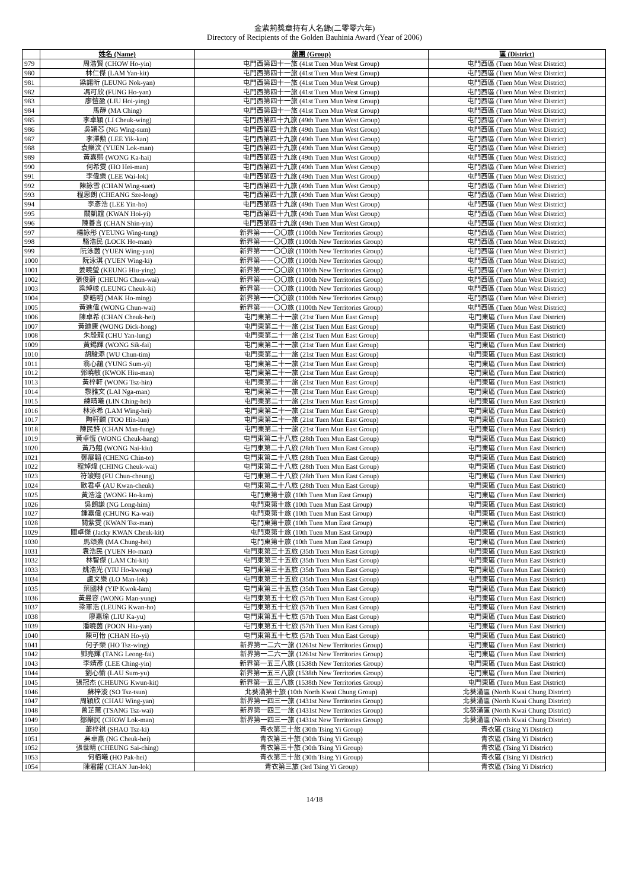金紫荊獎章持有人名錄(二零零六年)
Directory of Recipients of the Golden Bauhinia Award (Year of 2006)
| | 姓名 (Name) | 旅團 (Group) | 區 (District) |
| --- | --- | --- | --- |
| 979 | 周浩賢 (CHOW Ho-yin) | 屯門西第四十一旅 (41st Tuen Mun West Group) | 屯門西區 (Tuen Mun West District) |
| 980 | 林仁傑 (LAM Yan-kit) | 屯門西第四十一旅 (41st Tuen Mun West Group) | 屯門西區 (Tuen Mun West District) |
| 981 | 梁諾昕 (LEUNG Nok-yan) | 屯門西第四十一旅 (41st Tuen Mun West Group) | 屯門西區 (Tuen Mun West District) |
| 982 | 馮可欣 (FUNG Ho-yan) | 屯門西第四十一旅 (41st Tuen Mun West Group) | 屯門西區 (Tuen Mun West District) |
| 983 | 廖愷盈 (LIU Hoi-ying) | 屯門西第四十一旅 (41st Tuen Mun West Group) | 屯門西區 (Tuen Mun West District) |
| 984 | 馬靜 (MA Ching) | 屯門西第四十一旅 (41st Tuen Mun West Group) | 屯門西區 (Tuen Mun West District) |
| 985 | 李卓穎 (LI Cheuk-wing) | 屯門西第四十九旅 (49th Tuen Mun West Group) | 屯門西區 (Tuen Mun West District) |
| 986 | 吳穎芯 (NG Wing-sum) | 屯門西第四十九旅 (49th Tuen Mun West Group) | 屯門西區 (Tuen Mun West District) |
| 987 | 李澤勲 (LEE Yik-kan) | 屯門西第四十九旅 (49th Tuen Mun West Group) | 屯門西區 (Tuen Mun West District) |
| 988 | 袁樂汶 (YUEN Lok-man) | 屯門西第四十九旅 (49th Tuen Mun West Group) | 屯門西區 (Tuen Mun West District) |
| 989 | 黃嘉熙 (WONG Ka-hai) | 屯門西第四十九旅 (49th Tuen Mun West Group) | 屯門西區 (Tuen Mun West District) |
| 990 | 何希雯 (HO Hei-man) | 屯門西第四十九旅 (49th Tuen Mun West Group) | 屯門西區 (Tuen Mun West District) |
| 991 | 李偉樂 (LEE Wai-lok) | 屯門西第四十九旅 (49th Tuen Mun West Group) | 屯門西區 (Tuen Mun West District) |
| 992 | 陳詠雪 (CHAN Wing-suet) | 屯門西第四十九旅 (49th Tuen Mun West Group) | 屯門西區 (Tuen Mun West District) |
| 993 | 程思朗 (CHEANG Sze-long) | 屯門西第四十九旅 (49th Tuen Mun West Group) | 屯門西區 (Tuen Mun West District) |
| 994 | 李彥浩 (LEE Yin-ho) | 屯門西第四十九旅 (49th Tuen Mun West Group) | 屯門西區 (Tuen Mun West District) |
| 995 | 關凱誼 (KWAN Hoi-yi) | 屯門西第四十九旅 (49th Tuen Mun West Group) | 屯門西區 (Tuen Mun West District) |
| 996 | 陳善言 (CHAN Shin-yin) | 屯門西第四十九旅 (49th Tuen Mun West Group) | 屯門西區 (Tuen Mun West District) |
| 997 | 楊詠彤 (YEUNG Wing-tung) | 新界第一一〇〇旅 (1100th New Territories Group) | 屯門西區 (Tuen Mun West District) |
| 998 | 駱浩民 (LOCK Ho-man) | 新界第一一〇〇旅 (1100th New Territories Group) | 屯門西區 (Tuen Mun West District) |
| 999 | 阮泳茵 (YUEN Wing-yan) | 新界第一一〇〇旅 (1100th New Territories Group) | 屯門西區 (Tuen Mun West District) |
| 1000 | 阮泳淇 (YUEN Wing-ki) | 新界第一一〇〇旅 (1100th New Territories Group) | 屯門西區 (Tuen Mun West District) |
| 1001 | 姜曉瑩 (KEUNG Hiu-ying) | 新界第一一〇〇旅 (1100th New Territories Group) | 屯門西區 (Tuen Mun West District) |
| 1002 | 張俊蔚 (CHEUNG Chun-wai) | 新界第一一〇〇旅 (1100th New Territories Group) | 屯門西區 (Tuen Mun West District) |
| 1003 | 梁焯岐 (LEUNG Cheuk-ki) | 新界第一一〇〇旅 (1100th New Territories Group) | 屯門西區 (Tuen Mun West District) |
| 1004 | 麥皓明 (MAK Ho-ming) | 新界第一一〇〇旅 (1100th New Territories Group) | 屯門西區 (Tuen Mun West District) |
| 1005 | 黃進偉 (WONG Chun-wai) | 新界第一一〇〇旅 (1100th New Territories Group) | 屯門西區 (Tuen Mun West District) |
| 1006 | 陳卓希 (CHAN Cheuk-hei) | 屯門東第二十一旅 (21st Tuen Mun East Group) | 屯門東區 (Tuen Mun East District) |
| 1007 | 黃廸康 (WONG Dick-hong) | 屯門東第二十一旅 (21st Tuen Mun East Group) | 屯門東區 (Tuen Mun East District) |
| 1008 | 朱殷龍 (CHU Yan-lung) | 屯門東第二十一旅 (21st Tuen Mun East Group) | 屯門東區 (Tuen Mun East District) |
| 1009 | 黃錫輝 (WONG Sik-fai) | 屯門東第二十一旅 (21st Tuen Mun East Group) | 屯門東區 (Tuen Mun East District) |
| 1010 | 胡駿添 (WU Chun-tim) | 屯門東第二十一旅 (21st Tuen Mun East Group) | 屯門東區 (Tuen Mun East District) |
| 1011 | 翁心誼 (YUNG Sum-yi) | 屯門東第二十一旅 (21st Tuen Mun East Group) | 屯門東區 (Tuen Mun East District) |
| 1012 | 郭曉敏 (KWOK Hiu-man) | 屯門東第二十一旅 (21st Tuen Mun East Group) | 屯門東區 (Tuen Mun East District) |
| 1013 | 黃梓軒 (WONG Tsz-hin) | 屯門東第二十一旅 (21st Tuen Mun East Group) | 屯門東區 (Tuen Mun East District) |
| 1014 | 黎雅文 (LAI Nga-man) | 屯門東第二十一旅 (21st Tuen Mun East Group) | 屯門東區 (Tuen Mun East District) |
| 1015 | 練晴曦 (LIN Ching-hei) | 屯門東第二十一旅 (21st Tuen Mun East Group) | 屯門東區 (Tuen Mun East District) |
| 1016 | 林泳希 (LAM Wing-hei) | 屯門東第二十一旅 (21st Tuen Mun East Group) | 屯門東區 (Tuen Mun East District) |
| 1017 | 陶軒麟 (TOO Hin-lun) | 屯門東第二十一旅 (21st Tuen Mun East Group) | 屯門東區 (Tuen Mun East District) |
| 1018 | 陳民鋒 (CHAN Man-fung) | 屯門東第二十一旅 (21st Tuen Mun East Group) | 屯門東區 (Tuen Mun East District) |
| 1019 | 黃卓恆 (WONG Cheuk-hang) | 屯門東第二十八旅 (28th Tuen Mun East Group) | 屯門東區 (Tuen Mun East District) |
| 1020 | 黃乃翹 (WONG Nai-kiu) | 屯門東第二十八旅 (28th Tuen Mun East Group) | 屯門東區 (Tuen Mun East District) |
| 1021 | 鄭展韜 (CHENG Chin-to) | 屯門東第二十八旅 (28th Tuen Mun East Group) | 屯門東區 (Tuen Mun East District) |
| 1022 | 程焯煒 (CHING Cheuk-wai) | 屯門東第二十八旅 (28th Tuen Mun East Group) | 屯門東區 (Tuen Mun East District) |
| 1023 | 符竣翔 (FU Chun-cheung) | 屯門東第二十八旅 (28th Tuen Mun East Group) | 屯門東區 (Tuen Mun East District) |
| 1024 | 歐君卓 (AU Kwan-cheuk) | 屯門東第二十八旅 (28th Tuen Mun East Group) | 屯門東區 (Tuen Mun East District) |
| 1025 | 黃浩淦 (WONG Ho-kam) | 屯門東第十旅 (10th Tuen Mun East Group) | 屯門東區 (Tuen Mun East District) |
| 1026 | 吳朗謙 (NG Long-him) | 屯門東第十旅 (10th Tuen Mun East Group) | 屯門東區 (Tuen Mun East District) |
| 1027 | 鍾嘉偉 (CHUNG Ka-wai) | 屯門東第十旅 (10th Tuen Mun East Group) | 屯門東區 (Tuen Mun East District) |
| 1028 | 關紫雯 (KWAN Tsz-man) | 屯門東第十旅 (10th Tuen Mun East Group) | 屯門東區 (Tuen Mun East District) |
| 1029 | 關卓傑 (Jacky KWAN Cheuk-kit) | 屯門東第十旅 (10th Tuen Mun East Group) | 屯門東區 (Tuen Mun East District) |
| 1030 | 馬頌熹 (MA Chung-hei) | 屯門東第十旅 (10th Tuen Mun East Group) | 屯門東區 (Tuen Mun East District) |
| 1031 | 袁浩民 (YUEN Ho-man) | 屯門東第三十五旅 (35th Tuen Mun East Group) | 屯門東區 (Tuen Mun East District) |
| 1032 | 林智傑 (LAM Chi-kit) | 屯門東第三十五旅 (35th Tuen Mun East Group) | 屯門東區 (Tuen Mun East District) |
| 1033 | 姚浩光 (YIU Ho-kwong) | 屯門東第三十五旅 (35th Tuen Mun East Group) | 屯門東區 (Tuen Mun East District) |
| 1034 | 盧文樂 (LO Man-lok) | 屯門東第三十五旅 (35th Tuen Mun East Group) | 屯門東區 (Tuen Mun East District) |
| 1035 | 葉國林 (YIP Kwok-lam) | 屯門東第三十五旅 (35th Tuen Mun East Group) | 屯門東區 (Tuen Mun East District) |
| 1036 | 黃曼容 (WONG Man-yung) | 屯門東第五十七旅 (57th Tuen Mun East Group) | 屯門東區 (Tuen Mun East District) |
| 1037 | 梁軍浩 (LEUNG Kwan-ho) | 屯門東第五十七旅 (57th Tuen Mun East Group) | 屯門東區 (Tuen Mun East District) |
| 1038 | 廖嘉瑜 (LIU Ka-yu) | 屯門東第五十七旅 (57th Tuen Mun East Group) | 屯門東區 (Tuen Mun East District) |
| 1039 | 潘曉茵 (POON Hiu-yan) | 屯門東第五十七旅 (57th Tuen Mun East Group) | 屯門東區 (Tuen Mun East District) |
| 1040 | 陳可怡 (CHAN Ho-yi) | 屯門東第五十七旅 (57th Tuen Mun East Group) | 屯門東區 (Tuen Mun East District) |
| 1041 | 何子榮 (HO Tsz-wing) | 新界第一二六一旅 (1261st New Territories Group) | 屯門東區 (Tuen Mun East District) |
| 1042 | 鄧亮輝 (TANG Leong-fai) | 新界第一二六一旅 (1261st New Territories Group) | 屯門東區 (Tuen Mun East District) |
| 1043 | 李靖彥 (LEE Ching-yin) | 新界第一五三八旅 (1538th New Territories Group) | 屯門東區 (Tuen Mun East District) |
| 1044 | 劉心愉 (LAU Sum-yu) | 新界第一五三八旅 (1538th New Territories Group) | 屯門東區 (Tuen Mun East District) |
| 1045 | 張冠杰 (CHEUNG Kwun-kit) | 新界第一五三八旅 (1538th New Territories Group) | 屯門東區 (Tuen Mun East District) |
| 1046 | 蘇梓浚 (SO Tsz-tsun) | 北葵涌第十旅 (10th North Kwai Chung Group) | 北葵涌區 (North Kwai Chung District) |
| 1047 | 周穎欣 (CHAU Wing-yan) | 新界第一四三一旅 (1431st New Territories Group) | 北葵涌區 (North Kwai Chung District) |
| 1048 | 曾芷蕙 (TSANG Tsz-wai) | 新界第一四三一旅 (1431st New Territories Group) | 北葵涌區 (North Kwai Chung District) |
| 1049 | 鄒樂民 (CHOW Lok-man) | 新界第一四三一旅 (1431st New Territories Group) | 北葵涌區 (North Kwai Chung District) |
| 1050 | 蕭梓祺 (SHAO Tsz-ki) | 青衣第三十旅 (30th Tsing Yi Group) | 青衣區 (Tsing Yi District) |
| 1051 | 吳卓熹 (NG Cheuk-hei) | 青衣第三十旅 (30th Tsing Yi Group) | 青衣區 (Tsing Yi District) |
| 1052 | 張世晴 (CHEUNG Sai-ching) | 青衣第三十旅 (30th Tsing Yi Group) | 青衣區 (Tsing Yi District) |
| 1053 | 何栢曦 (HO Pak-hei) | 青衣第三十旅 (30th Tsing Yi Group) | 青衣區 (Tsing Yi District) |
| 1054 | 陳君諾 (CHAN Jun-lok) | 青衣第三旅 (3rd Tsing Yi Group) | 青衣區 (Tsing Yi District) |
14/18